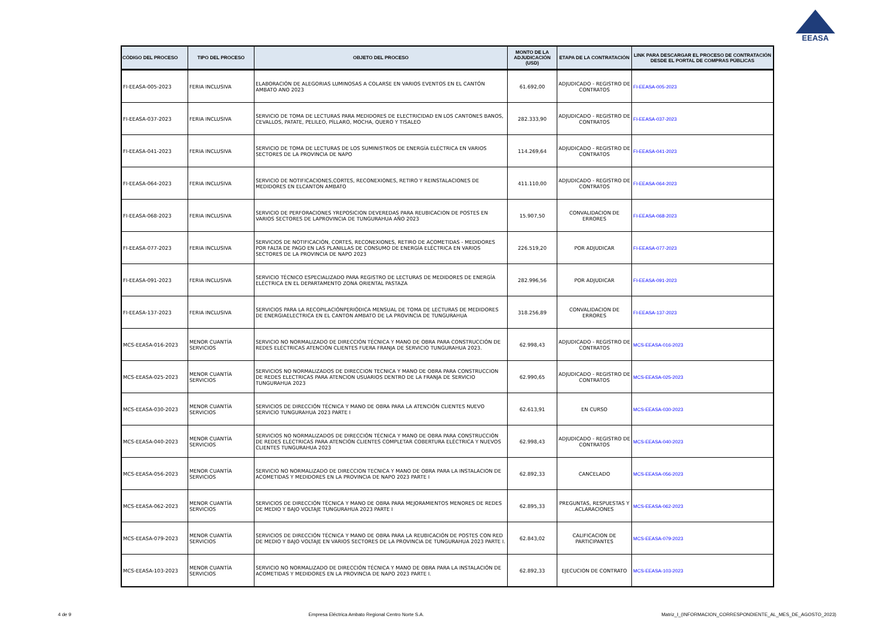EEASA
| CÓDIGO DEL PROCESO | TIPO DEL PROCESO | OBJETO DEL PROCESO | MONTO DE LA ADJUDICACIÓN (USD) | ETAPA DE LA CONTRATACIÓN | LINK PARA DESCARGAR EL PROCESO DE CONTRATACIÓN DESDE EL PORTAL DE COMPRAS PÚBLICAS |
| --- | --- | --- | --- | --- | --- |
| FI-EEASA-005-2023 | FERIA INCLUSIVA | ELABORACIÓN DE ALEGORIAS LUMINOSAS A COLARSE EN VARIOS EVENTOS EN EL CANTÓN AMBATO ANO 2023 | 61.692,00 | ADJUDICADO - REGISTRO DE CONTRATOS | FI-EEASA-005-2023 |
| FI-EEASA-037-2023 | FERIA INCLUSIVA | SERVICIO DE TOMA DE LECTURAS PARA MEDIDORES DE ELECTRICIDAD EN LOS CANTONES BANOS, CEVALLOS, PATATE, PELILEO, PÍLLARO, MOCHA, QUERO Y TISALEO | 282.333,90 | ADJUDICADO - REGISTRO DE CONTRATOS | FI-EEASA-037-2023 |
| FI-EEASA-041-2023 | FERIA INCLUSIVA | SERVICIO DE TOMA DE LECTURAS DE LOS SUMINISTROS DE ENERGÍA ELÉCTRICA EN VARIOS SECTORES DE LA PROVINCIA DE NAPO | 114.269,64 | ADJUDICADO - REGISTRO DE CONTRATOS | FI-EEASA-041-2023 |
| FI-EEASA-064-2023 | FERIA INCLUSIVA | SERVICIO DE NOTIFICACIONES,CORTES, RECONEXIONES, RETIRO Y REINSTALACIONES DE MEDIDORES EN ELCANTON AMBATO | 411.110,00 | ADJUDICADO - REGISTRO DE CONTRATOS | FI-EEASA-064-2023 |
| FI-EEASA-068-2023 | FERIA INCLUSIVA | SERVICIO DE PERFORACIONES YREPOSICION DEVEREDAS PARA REUBICACION DE POSTES EN VARIOS SECTORES DE LAPROVINCIA DE TUNGURAHUA AÑO 2023 | 15.907,50 | CONVALIDACION DE ERRORES | FI-EEASA-068-2023 |
| FI-EEASA-077-2023 | FERIA INCLUSIVA | SERVICIOS DE NOTIFICACIÓN, CORTES, RECONEXIONES, RETIRO DE ACOMETIDAS - MEDIDORES POR FALTA DE PAGO EN LAS PLANILLAS DE CONSUMO DE ENERGÍA ELÉCTRICA EN VARIOS SECTORES DE LA PROVINCIA DE NAPO 2023 | 226.519,20 | POR ADJUDICAR | FI-EEASA-077-2023 |
| FI-EEASA-091-2023 | FERIA INCLUSIVA | SERVICIO TÉCNICO ESPECIALIZADO PARA REGISTRO DE LECTURAS DE MEDIDORES DE ENERGÍA ELÉCTRICA EN EL DEPARTAMENTO ZONA ORIENTAL PASTAZA | 282.996,56 | POR ADJUDICAR | FI-EEASA-091-2023 |
| FI-EEASA-137-2023 | FERIA INCLUSIVA | SERVICIOS PARA LA RECOPILACIÓNPERIÓDICA MENSUAL DE TOMA DE LECTURAS DE MEDIDORES DE ENERGIAELECTRICA EN EL CANTON AMBATO DE LA PROVINCIA DE TUNGURAHUA | 318.256,89 | CONVALIDACION DE ERRORES | FI-EEASA-137-2023 |
| MCS-EEASA-016-2023 | MENOR CUANTÍA SERVICIOS | SERVICIO NO NORMALIZADO DE DIRECCIÓN TÉCNICA Y MANO DE OBRA PARA CONSTRUCCIÓN DE REDES ELÉCTRICAS ATENCIÓN CLIENTES FUERA FRANJA DE SERVICIO TUNGURAHUA 2023. | 62.998,43 | ADJUDICADO - REGISTRO DE CONTRATOS | MCS-EEASA-016-2023 |
| MCS-EEASA-025-2023 | MENOR CUANTÍA SERVICIOS | SERVICIOS NO NORMALIZADOS DE DIRECCION TECNICA Y MANO DE OBRA PARA CONSTRUCCION DE REDES ELECTRICAS PARA ATENCION USUARIOS DENTRO DE LA FRANJA DE SERVICIO TUNGURAHUA 2023 | 62.990,65 | ADJUDICADO - REGISTRO DE CONTRATOS | MCS-EEASA-025-2023 |
| MCS-EEASA-030-2023 | MENOR CUANTÍA SERVICIOS | SERVICIOS DE DIRECCIÓN TÉCNICA Y MANO DE OBRA PARA LA ATENCIÓN CLIENTES NUEVO SERVICIO TUNGURAHUA 2023 PARTE I | 62.613,91 | EN CURSO | MCS-EEASA-030-2023 |
| MCS-EEASA-040-2023 | MENOR CUANTÍA SERVICIOS | SERVICIOS NO NORMALIZADOS DE DIRECCIÓN TÉCNICA Y MANO DE OBRA PARA CONSTRUCCIÓN DE REDES ELÉCTRICAS PARA ATENCIÓN CLIENTES COMPLETAR COBERTURA ELÉCTRICA Y NUEVOS CLIENTES TUNGURAHUA 2023 | 62.998,43 | ADJUDICADO - REGISTRO DE CONTRATOS | MCS-EEASA-040-2023 |
| MCS-EEASA-056-2023 | MENOR CUANTÍA SERVICIOS | SERVICIO NO NORMALIZADO DE DIRECCION TECNICA Y MANO DE OBRA PARA LA INSTALACION DE ACOMETIDAS Y MEDIDORES EN LA PROVINCIA DE NAPO 2023 PARTE I | 62.892,33 | CANCELADO | MCS-EEASA-056-2023 |
| MCS-EEASA-062-2023 | MENOR CUANTÍA SERVICIOS | SERVICIOS DE DIRECCIÓN TÉCNICA Y MANO DE OBRA PARA MEJORAMIENTOS MENORES DE REDES DE MEDIO Y BAJO VOLTAJE TUNGURAHUA 2023 PARTE I | 62.895,33 | PREGUNTAS, RESPUESTAS Y ACLARACIONES | MCS-EEASA-062-2023 |
| MCS-EEASA-079-2023 | MENOR CUANTÍA SERVICIOS | SERVICIOS DE DIRECCIÓN TÉCNICA Y MANO DE OBRA PARA LA REUBICACIÓN DE POSTES CON RED DE MEDIO Y BAJO VOLTAJE EN VARIOS SECTORES DE LA PROVINCIA DE TUNGURAHUA 2023 PARTE I. | 62.843,02 | CALIFICACION DE PARTICIPANTES | MCS-EEASA-079-2023 |
| MCS-EEASA-103-2023 | MENOR CUANTÍA SERVICIOS | SERVICIO NO NORMALIZADO DE DIRECCIÓN TÉCNICA Y MANO DE OBRA PARA LA INSTALACIÓN DE ACOMETIDAS Y MEDIDORES EN LA PROVINCIA DE NAPO 2023 PARTE I. | 62.892,33 | EJECUCION DE CONTRATO | MCS-EEASA-103-2023 |
4 de 9 Empresa Eléctrica Ambato Regional Centro Norte S.A. Matriz_I_(INFORMACION_CORRESPONDIENTE_AL_MES_DE_AGOSTO_2023)